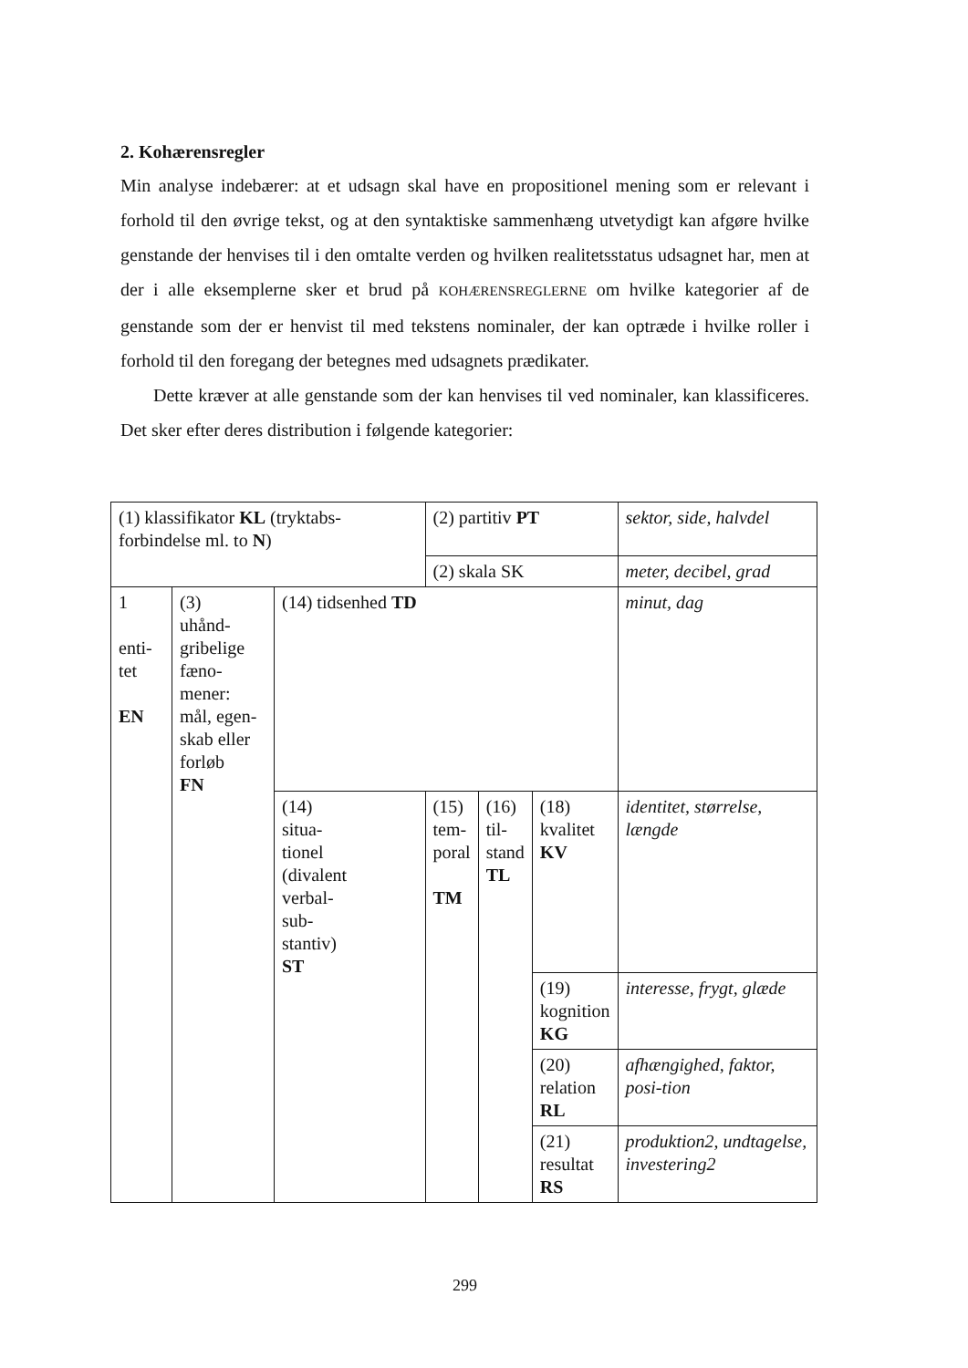2. Kohærensregler
Min analyse indebærer: at et udsagn skal have en propositionel mening som er relevant i forhold til den øvrige tekst, og at den syntaktiske sammenhæng utvetydigt kan afgøre hvilke genstande der henvises til i den omtalte verden og hvilken realitetsstatus udsagnet har, men at der i alle eksemplerne sker et brud på KOHÆRENSREGLERNE om hvilke kategorier af de genstande som der er henvist til med tekstens nominaler, der kan optræde i hvilke roller i forhold til den foregang der betegnes med udsagnets prædikater.
Dette kræver at alle genstande som der kan henvises til ved nominaler, kan klassificeres. Det sker efter deres distribution i følgende kategorier:
| (1) klassifikator KL (tryktabs-forbindelse ml. to N ) | | | (2) partitiv PT | | | sektor, side, halvdel |
| | | | (2) skala SK | | | meter, decibel, grad |
| 1 enti- tet EN | (3) uhånd- gribelige fæno- mener: mål, egen- skab eller forløb FN | (14) tidsenhed TD | | | | minut, dag |
| | | (14) situa- tionel (divalent verbal- sub- stantiv) ST | (15) tem- poral TM | (16) til- stand TL | (18) kvalitet KV | identitet, størrelse, længde |
| | | | | | (19) kognition KG | interesse, frygt, glæde |
| | | | | | (20) relation RL | afhængighed, faktor, posi-tion |
| | | | | | (21) resultat RS | produktion2, undtagelse, investering2 |
299